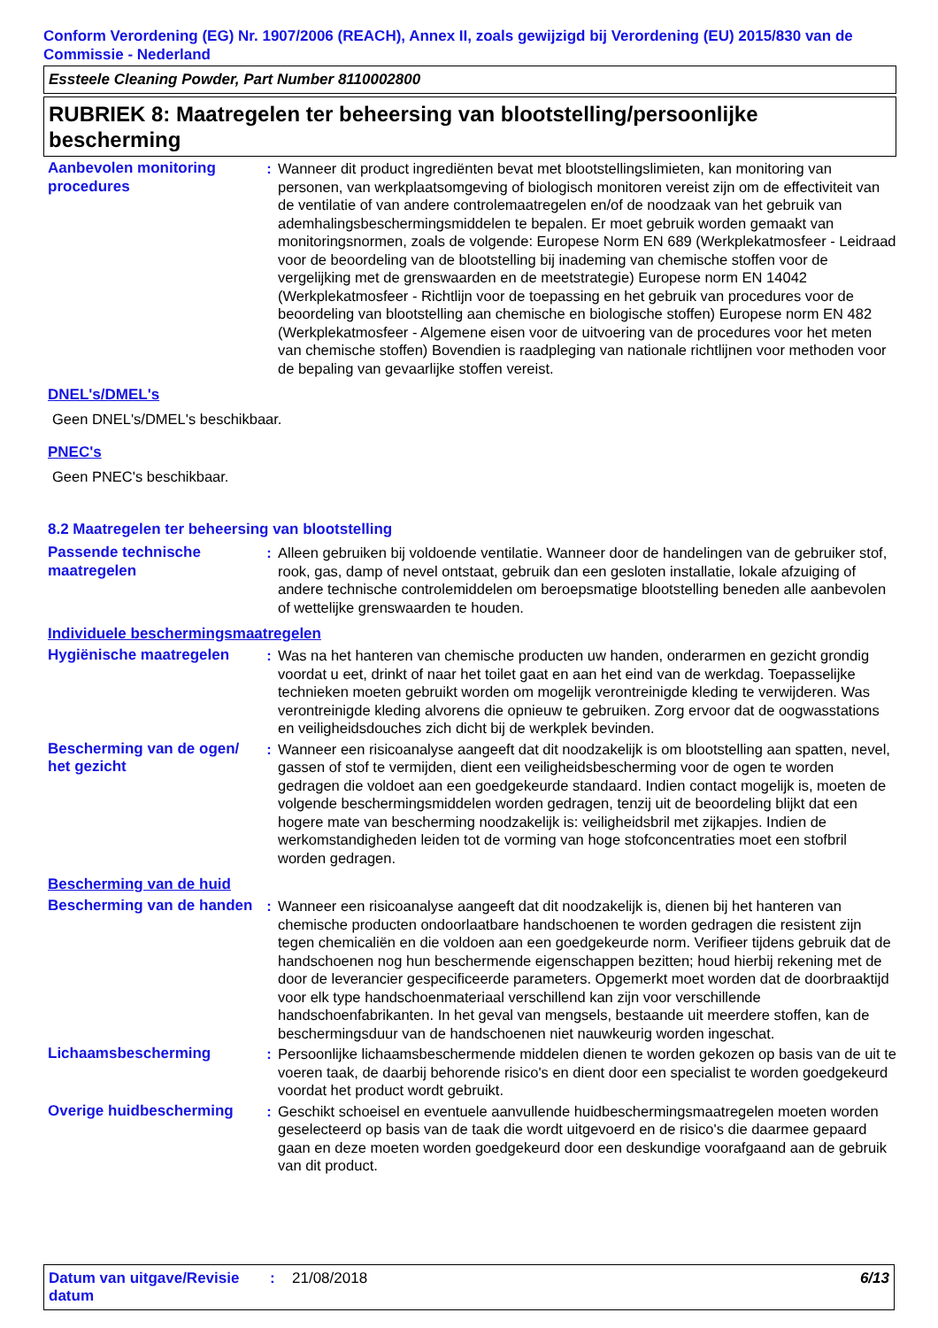Conform Verordening (EG) Nr. 1907/2006 (REACH), Annex II, zoals gewijzigd bij Verordening (EU) 2015/830 van de Commissie - Nederland
Essteele Cleaning Powder, Part Number 8110002800
RUBRIEK 8: Maatregelen ter beheersing van blootstelling/persoonlijke bescherming
Aanbevolen monitoring procedures
: Wanneer dit product ingrediënten bevat met blootstellingslimieten, kan monitoring van personen, van werkplaatsomgeving of biologisch monitoren vereist zijn om de effectiviteit van de ventilatie of van andere controlemaatregelen en/of de noodzaak van het gebruik van ademhalingsbeschermingsmiddelen te bepalen. Er moet gebruik worden gemaakt van monitoringsnormen, zoals de volgende: Europese Norm EN 689 (Werkplekatmosfeer - Leidraad voor de beoordeling van de blootstelling bij inademing van chemische stoffen voor de vergelijking met de grenswaarden en de meetstrategie) Europese norm EN 14042 (Werkplekatmosfeer - Richtlijn voor de toepassing en het gebruik van procedures voor de beoordeling van blootstelling aan chemische en biologische stoffen) Europese norm EN 482 (Werkplekatmosfeer - Algemene eisen voor de uitvoering van de procedures voor het meten van chemische stoffen) Bovendien is raadpleging van nationale richtlijnen voor methoden voor de bepaling van gevaarlijke stoffen vereist.
DNEL's/DMEL's
Geen DNEL's/DMEL's beschikbaar.
PNEC's
Geen PNEC's beschikbaar.
8.2 Maatregelen ter beheersing van blootstelling
Passende technische maatregelen
: Alleen gebruiken bij voldoende ventilatie. Wanneer door de handelingen van de gebruiker stof, rook, gas, damp of nevel ontstaat, gebruik dan een gesloten installatie, lokale afzuiging of andere technische controlemiddelen om beroepsmatige blootstelling beneden alle aanbevolen of wettelijke grenswaarden te houden.
Individuele beschermingsmaatregelen
Hygiënische maatregelen : Was na het hanteren van chemische producten uw handen, onderarmen en gezicht grondig voordat u eet, drinkt of naar het toilet gaat en aan het eind van de werkdag. Toepasselijke technieken moeten gebruikt worden om mogelijk verontreinigde kleding te verwijderen. Was verontreinigde kleding alvorens die opnieuw te gebruiken. Zorg ervoor dat de oogwasstations en veiligheidsdouches zich dicht bij de werkplek bevinden.
Bescherming van de ogen/ het gezicht
: Wanneer een risicoanalyse aangeeft dat dit noodzakelijk is om blootstelling aan spatten, nevel, gassen of stof te vermijden, dient een veiligheidsbescherming voor de ogen te worden gedragen die voldoet aan een goedgekeurde standaard. Indien contact mogelijk is, moeten de volgende beschermingsmiddelen worden gedragen, tenzij uit de beoordeling blijkt dat een hogere mate van bescherming noodzakelijk is: veiligheidsbril met zijkapjes. Indien de werkomstandigheden leiden tot de vorming van hoge stofconcentraties moet een stofbril worden gedragen.
Bescherming van de huid
Bescherming van de handen
: Wanneer een risicoanalyse aangeeft dat dit noodzakelijk is, dienen bij het hanteren van chemische producten ondoorlaatbare handschoenen te worden gedragen die resistent zijn tegen chemicaliën en die voldoen aan een goedgekeurde norm. Verifieer tijdens gebruik dat de handschoenen nog hun beschermende eigenschappen bezitten; houd hierbij rekening met de door de leverancier gespecificeerde parameters. Opgemerkt moet worden dat de doorbraaktijd voor elk type handschoenmateriaal verschillend kan zijn voor verschillende handschoenfabrikanten. In het geval van mengsels, bestaande uit meerdere stoffen, kan de beschermingsduur van de handschoenen niet nauwkeurig worden ingeschat.
Lichaamsbescherming : Persoonlijke lichaamsbeschermende middelen dienen te worden gekozen op basis van de uit te voeren taak, de daarbij behorende risico's en dient door een specialist te worden goedgekeurd voordat het product wordt gebruikt.
Overige huidbescherming : Geschikt schoeisel en eventuele aanvullende huidbeschermingsmaatregelen moeten worden geselecteerd op basis van de taak die wordt uitgevoerd en de risico's die daarmee gepaard gaan en deze moeten worden goedgekeurd door een deskundige voorafgaand aan de gebruik van dit product.
Datum van uitgave/Revisie datum
: 21/08/2018 6/13